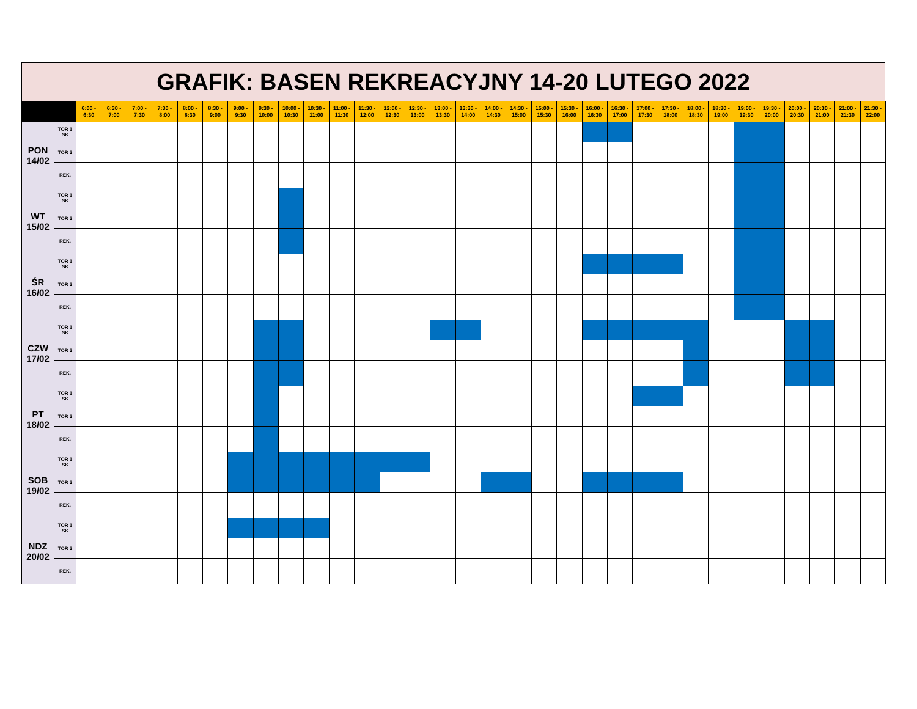GRAFIK: BASEN REKREACYJNY 14-20 LUTEGO 2022
| | | 6:00 - 6:30 | 6:30 - 7:00 | 7:00 - 7:30 | 7:30 - 8:00 | 8:00 - 8:30 | 8:30 - 9:00 | 9:00 - 9:30 | 9:30 - 10:00 | 10:00 - 10:30 | 10:30 - 11:00 | 11:00 - 11:30 | 11:30 - 12:00 | 12:00 - 12:30 | 12:30 - 13:00 | 13:00 - 13:30 | 13:30 - 14:00 | 14:00 - 14:30 | 14:30 - 15:00 | 15:00 - 15:30 | 15:30 - 16:00 | 16:00 - 16:30 | 16:30 - 17:00 | 17:00 - 17:30 | 17:30 - 18:00 | 18:00 - 18:30 | 18:30 - 19:00 | 19:00 - 19:30 | 19:30 - 20:00 | 20:00 - 20:30 | 20:30 - 21:00 | 21:00 - 21:30 | 21:30 - 22:00 |
| --- | --- | --- | --- | --- | --- | --- | --- | --- | --- | --- | --- | --- | --- | --- | --- | --- | --- | --- | --- | --- | --- | --- | --- | --- | --- | --- | --- | --- | --- | --- | --- | --- | --- |
| PON 14/02 | TOR 1 SK | | | | | | | | | | | | | | | | | | | | | | | | | | | | | | | | |
| | TOR 2 | | | | | | | | | | | | | | | | | | | | | | | | | | | | | | | | |
| | REK. | | | | | | | | | | | | | | | | | | | | | | | | | | | | | | | | |
| WT 15/02 | TOR 1 SK | | | | | | | | | | | | | | | | | | | | | | | | | | | | | | | | |
| | TOR 2 | | | | | | | | | | | | | | | | | | | | | | | | | | | | | | | | |
| | REK. | | | | | | | | | | | | | | | | | | | | | | | | | | | | | | | | |
| ŚR 16/02 | TOR 1 SK | | | | | | | | | | | | | | | | | | | | | | | | | | | | | | | | |
| | TOR 2 | | | | | | | | | | | | | | | | | | | | | | | | | | | | | | | | |
| | REK. | | | | | | | | | | | | | | | | | | | | | | | | | | | | | | | | |
| CZW 17/02 | TOR 1 SK | | | | | | | | | | | | | | | | | | | | | | | | | | | | | | | | |
| | TOR 2 | | | | | | | | | | | | | | | | | | | | | | | | | | | | | | | | |
| | REK. | | | | | | | | | | | | | | | | | | | | | | | | | | | | | | | | |
| PT 18/02 | TOR 1 SK | | | | | | | | | | | | | | | | | | | | | | | | | | | | | | | | |
| | TOR 2 | | | | | | | | | | | | | | | | | | | | | | | | | | | | | | | | |
| | REK. | | | | | | | | | | | | | | | | | | | | | | | | | | | | | | | | |
| SOB 19/02 | TOR 1 SK | | | | | | | | | | | | | | | | | | | | | | | | | | | | | | | | |
| | TOR 2 | | | | | | | | | | | | | | | | | | | | | | | | | | | | | | | | |
| | REK. | | | | | | | | | | | | | | | | | | | | | | | | | | | | | | | | |
| NDZ 20/02 | TOR 1 SK | | | | | | | | | | | | | | | | | | | | | | | | | | | | | | | | |
| | TOR 2 | | | | | | | | | | | | | | | | | | | | | | | | | | | | | | | | |
| | REK. | | | | | | | | | | | | | | | | | | | | | | | | | | | | | | | | |